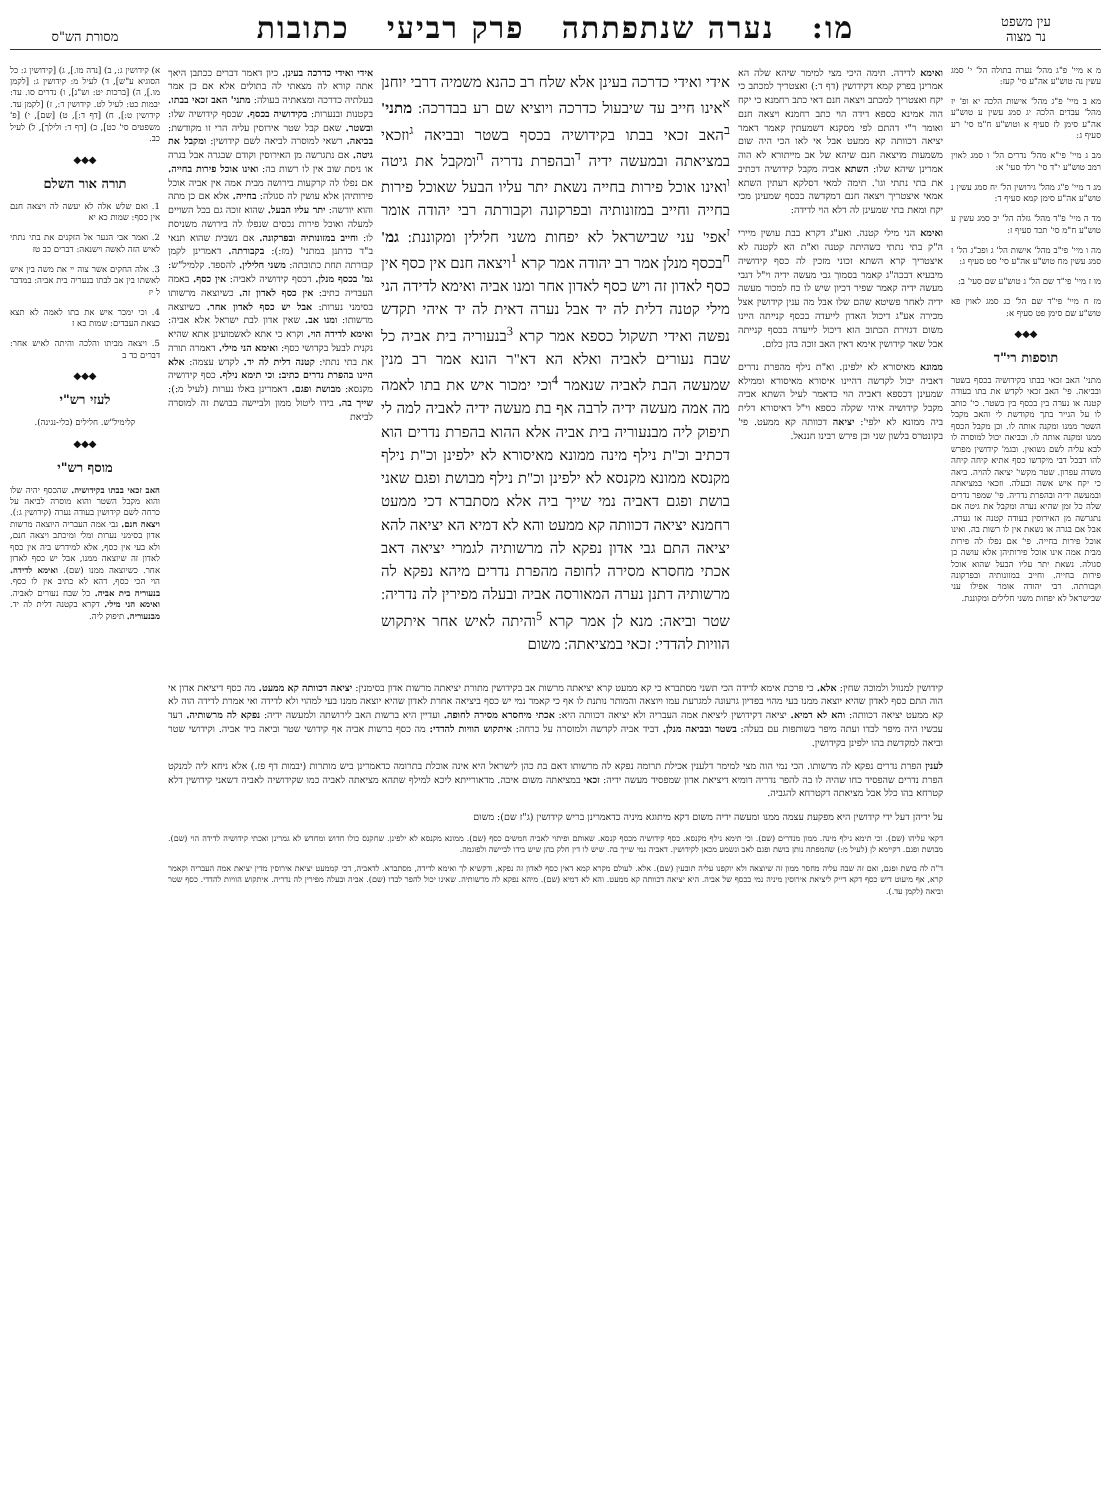עין משפט
נר מצוה
מו: נערה שנתפתתה פרק רביעי כתובות
מסורת הש"ס
מ א מיי' פ"ג מהל' נערה בתולה הל' י' סמג עשין נה טוש"ע אה"ע סי' קעז:
מא ב מיי' פ"ג מהל' אישות הלכה יא ופ' יז מהל' עבדים הלכה יג סמג עשין ע טוש"ע אה"ע סימן לז סעיף א וטוש"ע ח"מ סי' רע סעיף ג:
מב ג מיי' פי"א מהל' נדרים הל' ו סמג לאוין רמב טוש"ע י"ד סי' רלד סעי' א:
מג ד מיי' פ"ג מהל' גירושין הל' יח סמג עשין נ טוש"ע אה"ע סימן קמא סעיף ד:
מד ה מיי' פ"ד מהל' גזלה הל' יב סמג עשין ע טוש"ע ח"מ סי' תכד סעיף ז:
מה ו מיי' פי"ב מהל' אישות הל' ג ופכ"ג הל' ז סמג עשין מח טוש"ע אה"ע סי' סט סעיף ג:
מו ז מיי' פי"ד שם הל' ג טוש"ע שם סעי' ב:
מז ח מיי' פי"ד שם הל' כג סמג לאוין פא טוש"ע שם סימן פט סעיף א:
◆◆◆
תוספות רי"ד
מתני' האב זכאי בבתו בקידושיה בכסף בשטר ובביאה. פי' האב זכאי לקדש את בתו בעודה קטנה או נערה בין בכסף בין בשטר. כי' כותב לו על הנייר בתך מקודשת לי והאב מקבל השטר ממנו ומקנה אותה לו. וכן מקבל הכסף ממנו ומקנה אותה לו. ובביאה יכול למוסרה לו לבא עליה לשם נשואין. ובגמ' קידושין מפרש להו דבכל דבי מיקדשו כסף אתיא קיחה קיחה משדה עפרון. שטר מקשי' יציאה להויה. ביאה כי יקח איש אשה ובעלה. וזכאי במציאתה ובמעשה ידיה ובהפרת נדריה. פי' שמפר נדרים שלה כל זמן שהיא נערה ומקבל את גיטה אם נתגרשה מן האירוסין בעודה קטנה או נערה. אבל אם בגרה או נשאת אין לו רשות בה. ואינו אוכל פירות בחייה. פי' אם נפלו לה פירות מבית אמה אינו אוכל פירותיהן אלא עושה כן סגולה. נשאת יתר עליו הבעל שהוא אוכל פירות בחייה. וחייב במזונותיה ובפרקונה וקבורתה. רבי יהודה אומר אפילו עני שבישראל לא יפחות משני חלילים ומקוננת.
ואימא לדידה. תימה היכי מצי למימר שיהא שלה הא אמרינן בפרק קמא דקידושין (דף ד:) ואצטריך למכתב כי יקח ואצטריך למכתב ויצאה חנם דאי כתב רחמנא כי יקח הוה אמינא כספא דידה הוי כתב רחמנא ויצאה חנם ואומר ר"י דהתם לפי מסקנא דשמעתין קאמר דאמר יציאה דכוותה קא ממעט אבל אי לאו הכי היה שום משמעות מויצאה חנם שיהא של אב מייתורא לא הוה אמרינן שיהא שלו: השתא אביה מקבל קידושיה דכתיב את בתי נתתי וגו'. תימה למאי דסלקא דעתין השתא אמאי איצטריך ויצאה חנם דמקדשה בכסף שמעינן מכי יקח ומאת בתי שמעינן לה דלא הוי לדידה:
ואימא הני מילי קטנה. ואע"ג דקרא בבת עושין מיירי ה"ק בתי נתתי כשהיתה קטנה וא"ת הא לקטנה לא איצטריך קרא השתא זכוני מזכין לה כסף קידושיה מיבעיא דבכה"ג קאמר בסמוך גבי מעשה ידיה וי"ל דגבי מעשה ידיה קאמר שפיר דכיון שיש לו כח למכור מעשה ידיה לאחר פשיטא שהם שלו אבל מה ענין קידושין אצל מכירה אע"ג דיכול האדון לייעדה בכסף קנייתה היינו משום דגזירת הכתוב הוא דיכול לייעדה בכסף קנייתה אבל שאר קידושין אימא דאין האב זוכה בהן כלום.
ממונא מאיסורא לא ילפינן. וא"ת נילף מהפרת נדרים דאביה יכול לקדשה דהיינו איסורא מאיסורא וממילא שמעינן דכספא דאביה הוי כדאמר לעיל השתא אביה מקבל קידושיה איהי שקלה כספא וי"ל דאיסורא דלית ביה ממונא לא ילפי': יציאה דכוותה קא ממעט. פי' בקונטרס בלשון שני וכן פירש רבינו חננאל.
אידי ואידי כדרכה בעינן אלא שלח רב כהנא משמיה דרבי יוחנן <sup>א</sup>אינו חייב עד שיבעול כדרכה ויוציא שם רע בבדרכה: מתני' <sup>ב</sup>האב זכאי בבתו בקידושיה בכסף בשטר ובביאה <sup>ג</sup>וזכאי במציאתה ובמעשה ידיה <sup>ד</sup>ובהפרת נדריה <sup>ה</sup>ומקבל את גיטה <sup>ו</sup>ואינו אוכל פירות בחייה נשאת יתר עליו הבעל שאוכל פירות בחייה וחייב במזונותיה ובפרקונה וקבורתה רבי יהודה אומר <sup>ז</sup>אפי' עני שבישראל לא יפחות משני חלילין ומקוננת: גמ' <sup>ח</sup>בכסף מנלן אמר רב יהודה אמר קרא <sup>1</sup>ויצאה חנם אין כסף אין כסף לאדון זה ויש כסף לאדון אחר ומנו אביה ואימא לדידה הני מילי קטנה דלית לה יד אבל נערה דאית לה יד איהי תקדש נפשה ואידי תשקול כספא אמר קרא <sup>3</sup>בנעוריה בית אביה כל שבח נעורים לאביה ואלא הא דא"ר הונא אמר רב מנין שמעשה הבת לאביה שנאמר <sup>4</sup>וכי ימכור איש את בתו לאמה מה אמה מעשה ידיה לרבה אף בת מעשה ידיה לאביה למה לי תיפוק ליה מבנעוריה בית אביה אלא ההוא בהפרת נדרים הוא דכתיב וכ"ת נילף מינה ממונא מאיסורא לא ילפינן וכ"ת נילף מקנסא ממונא מקנסא לא ילפינן וכ"ת נילף מבושת ופגם שאני בושת ופגם דאביה נמי שייך ביה אלא מסתברא דכי ממעט רחמנא יציאה דכוותה קא ממעט והא לא דמיא הא יציאה להא יציאה התם גבי אדון נפקא לה מרשותיה לגמרי יציאה דאב אכתי מחסרא מסירה לחופה מהפרת נדרים מיהא נפקא לה מרשותיה דתנן נערה המאורסה אביה ובעלה מפירין לה נדריה: שטר וביאה: מנא לן אמר קרא <sup>5</sup>והיתה לאיש אחר איתקוש הוויות להדדי: זכאי במציאתה: משום
אידי ואידי כדרכה בעינן. כיון דאמר דברים ככתבן היאך אתה קורא לה מצאתי לה בתולים אלא אם כן אמר בעלתיה כדרכה ומצאתיה בעולה: מתני' האב זכאי בבתו. בקטנות ובנערות: בקידושיה בכסף. שכסף קידושיה שלו: ובשטר. שאם קבל שטר אירוסין עליה הרי זו מקודשת: בביאה. רשאי למוסרה לביאה לשם קידושין: ומקבל את גיטה. אם נתגרשה מן האירוסין וקודם שבגרה אבל בגרה או ניסת שוב אין לו רשות בה: ואינו אוכל פירות בחייה. אם נפלו לה קרקעות בירושה מבית אמה אין אביה אוכל פירותיהן אלא עושין לה סגולה: בחייה. אלא אם כן מתה והוא יורשה: יתר עליו הבעל. שהוא זוכה גם בכל השויים למעלה ואוכל פירות נכסים שנפלו לה בירושה משניסת לו: וחייב במזונותיה ובפרקונה. אם נשבית שהוא תנאי ב"ד כדתנן במתני' (מז:): בקבורתה. דאמרינן לקמן קבורתה תחת כתובתה: משני חלילין. להספד. קלמיל"ש: גמ' בכסף מנלן. דכסף קידושיה לאביה: אין כסף. באמה העבריה כתיב: אין כסף לאדון זה. כשיוצאה מרשותו בסימני נערות: אבל יש כסף לאדון אחר. כשיוצאה מרשותו: ומנו אב. שאין אדון לבת ישראל אלא אביה: ואימא לדידה הוי. וקרא כי אתא לאשמועינן אתא שהיא נקנית לבעל בקדושי כסף: ואימא הני מילי. דאמרה תורה את בתי נתתי: קטנה דלית לה יד. לקדש עצמה: אלא היינו בהפרת נדרים כתיב: וכי תימא נילף. כסף קידושיה מקנסא: מבושת ופגם. דאמרינן באלו נערות (לעיל מ:): שייך בה. בידו ליטול ממון ולביישה בבושת זה למוסרה לביאת
קידושין למנוול ולמוכה שחין: אלא. כי פרכת אימא לדידה הכי תשני מסתברא כי קא ממעט קרא יציאתה מרשות אב בקידושין מתורת יציאתה מרשות אדון בסימנין: יציאה דכוותה קא ממעט. מה כסף דיציאת אדון אי הוה התם כסף לאדון שהיא יוצאה ממנו בעי מהוי בפדיון גרעונה למגרעת עמו ויוצאה והמותר נותנת לו אף כי קאמר נמי יש כסף ביציאה אחרת לאדון שהיא יוצאה ממנו בעי למהוי ולא לדידה ואי אמרת לדידה הוה לא קא ממעט יציאה דכוותה: והא לא דמיא. יציאה דקידושין ליציאת אמה העבריה ולא יציאה דכוותה היא: אכתי מיחסרא מסירה לחופה. ועדיין היא ברשות האב לירושתה ולמעשה ידיה: נפקא לה מרשותיה. דעד עכשיו היה מיפר לבדו ועתה מיפר בשותפות עם בעלה: בשטר ובביאה מנלן. דביד אביה לקדשה ולמוסרה על כרחה: איתקוש הוויות להדדי: מה כסף ברשות אביה אף קידושי שטר וביאה ביד אביה. וקידושי שטר וביאה למקדשת בהו ילפינן בקידושין.
לענין הפרת נדרים נפקא לה מרשותו. הכי נמי הוה מצי למימר דלענין אכילת תרומה נפקא לה מרשותו דאם בת כהן לישראל היא אינה אוכלת בתרומה כדאמרינן ביש מותרות (יבמות דף פז.) אלא ניחא ליה למנקט הפרת נדרים שהפסיד כחו שהיה לו בה להפר נדריה דומיא דיציאת אדון שמפסיד מעשה ידיה: זכאי במציאתה משום איבה. מדאורייתא ליכא למילף שתהא מציאתה לאביה כמו שקידושיה לאביה דשאני קידושין דלא קטרחא בהו כלל אבל מציאתה דקטרחא להגביה.
על ידיהן דעל ידי קידושין היא מפקעת עצמה ממנו ומעשה ידיה משום דקא מיתוגא מיניה כדאמרינן בריש קידושין (ג"ז שם): משום
דקאי עליהו (שם). וכי תימא נילף מינה. ממון מנדרים (שם). וכי תימא נילף מקנסא. כסף קידושיה מכסף קנסא. שאותם ופיתוי לאביה חמשים כסף (שם). ממונא מקנסא לא ילפינן. שחקנס כולו חדוש ומחדש לא גמרינן ואכתי קידושיה לדידה הוי (שם). מבושת ופגם. דקיימא לן (לעיל מ:) שהמפתה נותן בושת ופגם לאב ונשמע מכאן לקידושין. דאביה נמי שייך בה. שיש לו דין חלק בהן שיש בידו לביישה ולפוגמה.
ד"ה לה בושת ופגם, ואם זה שבה עליה מחסר ממון זה שיוצאה ולא יוקפנו עליה תובעין (שם). אלא. לעולם מקרא קמא דאין כסף לאדון זה נפקא, ודקשיא לך ואימא לדידה, מסתברא. לדאביה, דכי קממעט יציאת אירוסין מדין יציאת אמה העבריה וקאמר קרא, אף מיעוט דיש כסף דקא דייק ליציאת אירוסין מיניה נמי בכסף של אביה. היא יציאה דכוותה קא ממעט. והא לא דמיא (שם). מיהא נפקא לה מרשותיה. שאינו יכול להפר לבדו (שם). אביה ובעלה מפירין לה נדריה. איתקוש הוויות להדדי. כסף שטר וביאה (לקמן עד.).
א) קידושין ג:, ב) [נדה מו.], ג) [קידושין ג: כל הסוגיא ע"ש], ד) לעיל מ: קידושין ג: [לקמן מו.], ה) [ברכות יט: וש"נ], ו) נדרים סו. עד: יבמות כט: לעיל לט. קידושין ד:, ז) [לקמן עד. קידושין ט:], ח) [דף ד:], ט) [שם], י) [פ' משפטים סי' כט], כ) [דף ד: ולילך], ל) לעיל כב.
◆◆◆
תורה אור השלם
1. ואם שלש אלה לא יעשה לה ויצאה חנם אין כסף: שמות כא יא
2. ואמר אבי הנער אל הזקנים את בתי נתתי לאיש הזה לאשה וישנאה: דברים כב טז
3. אלה החקים אשר צוה יי את משה בין איש לאשתו בין אב לבתו בנעריה בית אביה: במדבר ל יז
4. וכי ימכר איש את בתו לאמה לא תצא כצאת העבדים: שמות כא ז
5. ויצאה מביתו והלכה והיתה לאיש אחר: דברים כד ב
◆◆◆
לעזי רש"י
קלימיל"ש. חלילים (כלי-נגינה).
◆◆◆
מוסף רש"י
האב זכאי בבתו בקידושיה. שהכסף יהיה שלו והוא מקבל השטר והוא מוסרה לביאה על כרחה לשם קידושין בעודה נערה (קידושין ג:). ויצאה חנם. גבי אמה העבריה היוצאה מרשות אדון בסימני נערות ומלי ומיכתב ויצאה חנם, ולא בעי אין כסף, אלא למידרש ביה אין כסף לאדון זה שיוצאה ממנו, אבל יש כסף לאדון אחר. כשיוצאה ממנו (שם). ואימא לדידה. הוי הכי כסף, דהא לא כתיב אין לו כסף. בנעוריה בית אביה. כל שבח נעורים לאביה. ואימא הני מילי. דקרא בקטנה דלית לה יד. מבנעוריה. תיפוק ליה.